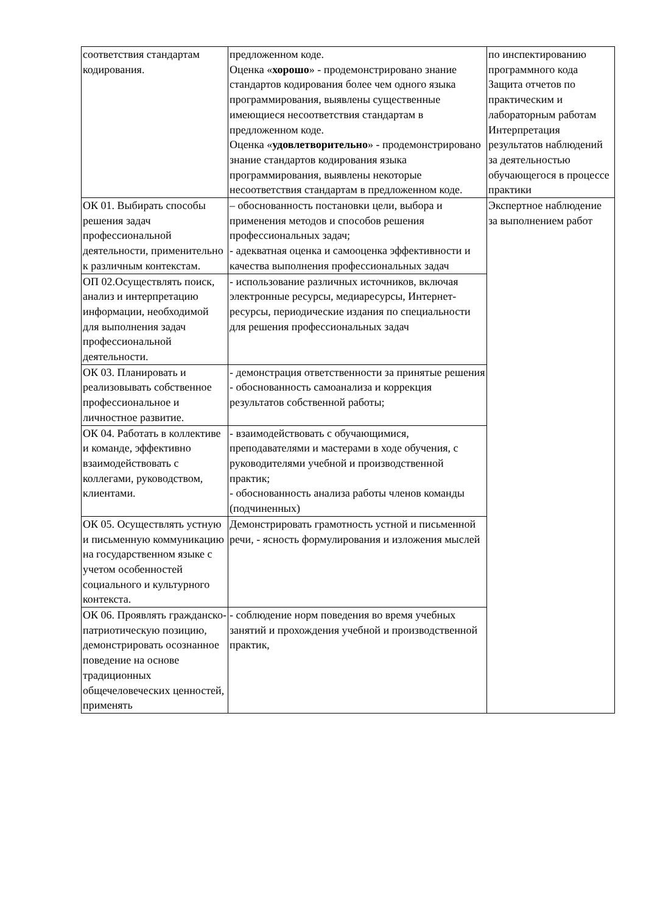| соответствия стандартам кодирования. | предложенном коде. Оценка « хорошо » - продемонстрировано знание стандартов кодирования более чем одного языка программирования, выявлены существенные имеющиеся несоответствия стандартам в предложенном коде. Оценка « удовлетворительно » - продемонстрировано знание стандартов кодирования языка программирования, выявлены некоторые несоответствия стандартам в предложенном коде. | по инспектированию программного кода Защита отчетов по практическим и лабораторным работам Интерпретация результатов наблюдений за деятельностью обучающегося в процессе практики |
| ОК 01. Выбирать способы решения задач профессиональной деятельности, применительно к различным контекстам. | – обоснованность постановки цели, выбора и применения методов и способов решения профессиональных задач; - адекватная оценка и самооценка эффективности и качества выполнения профессиональных задач | Экспертное наблюдение за выполнением работ |
| ОП 02.Осуществлять поиск, анализ и интерпретацию информации, необходимой для выполнения задач профессиональной деятельности. | - использование различных источников, включая электронные ресурсы, медиаресурсы, Интернет-ресурсы, периодические издания по специальности для решения профессиональных задач | |
| ОК 03. Планировать и реализовывать собственное профессиональное и личностное развитие. | - демонстрация ответственности за принятые решения - обоснованность самоанализа и коррекция результатов собственной работы; | |
| ОК 04. Работать в коллективе и команде, эффективно взаимодействовать с коллегами, руководством, клиентами. | - взаимодействовать с обучающимися, преподавателями и мастерами в ходе обучения, с руководителями учебной и производственной практик; - обоснованность анализа работы членов команды (подчиненных) | |
| ОК 05. Осуществлять устную и письменную коммуникацию на государственном языке с учетом особенностей социального и культурного контекста. | Демонстрировать грамотность устной и письменной речи, - ясность формулирования и изложения мыслей | |
| ОК 06. Проявлять гражданско-патриотическую позицию, демонстрировать осознанное поведение на основе традиционных общечеловеческих ценностей, применять | - соблюдение норм поведения во время учебных занятий и прохождения учебной и производственной практик, | |